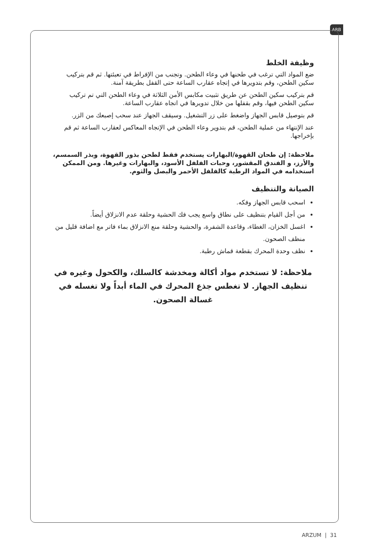ARB
وظيفة الخلط
ضع المواد التي ترغب في طحنها في وعاء الطحن. وتجنب من الإفراط في تعبئتها. ثم قم بتركيب سكين الطحن، وقم بتدويرها في إتجاه عقارب الساعة حتى القفل بطريقة آمنة.
قم بتركيب سكين الطحن عن طريق تثبيت مكابس الأمن الثلاثة في وعاء الطحن التي تم تركيب سكين الطحن فيها، وقم بقفلها من خلال تدويرها في اتجاه عقارب الساعة.
قم بتوصيل قابس الجهاز واضغط على زر التشغيل. وسيقف الجهاز عند سحب إصبعك من الزر.
عند الإنتهاء من عملية الطحن، قم بتدوير وعاء الطحن في الإتجاه المعاكس لعقارب الساعة ثم قم بإخراجها.
ملاحظة: إن طحان القهوة/البهارات يستخدم فقط لطحن بذور القهوة، وبذر السمسم، والأرز، و الفندق المقشور، وحبات الفلفل الأسود، والبهارات وغيرها. ومن الممكن استخدامه في المواد الرطبة كالفلفل الأحمر والبصل والثوم.
الصيانة والتنظيف
اسحب قابس الجهاز وفكه.
من أجل القيام بتنظيف على نطاق واسع يجب فك الحشية وحلقة عدم الانزلاق أيضاً.
اغسل الخزان، الغطاء، وقاعدة الشفرة، والحشية وحلقة منع الانزلاق بماء فاتر مع اضافة قليل من منظف الصحون.
نظف وحدة المحرك بقطعة قماش رطبة.
ملاحظة: لا تستخدم مواد أكالة ومخدشة كالسلك، والكحول وغيره في تنظيف الجهاز. لا تغطس جذع المحرك في الماء أبداً ولا تغسله في غسالة الصحون.
ARZUM | 31